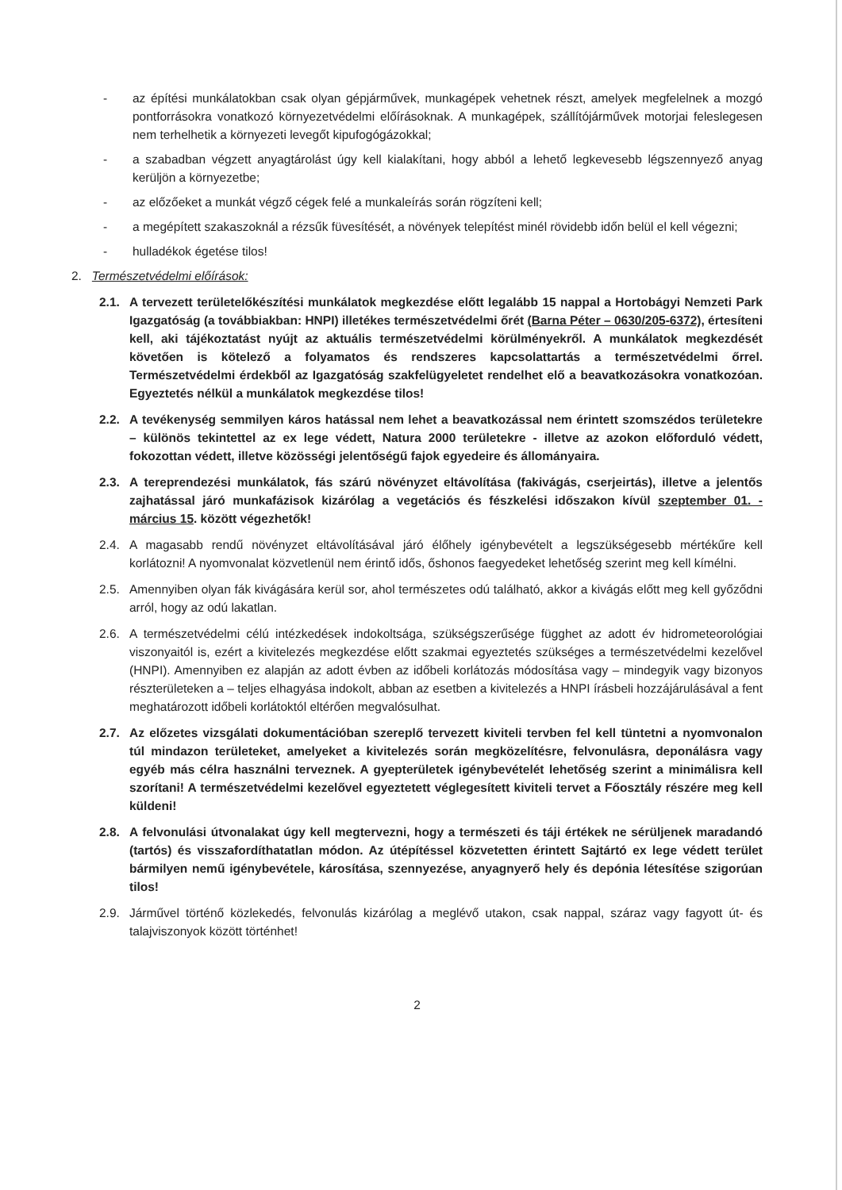- az építési munkálatokban csak olyan gépjárművek, munkagépek vehetnek részt, amelyek megfelelnek a mozgó pontforrásokra vonatkozó környezetvédelmi előírásoknak. A munkagépek, szállítójárművek motorjai feleslegesen nem terhelhetik a környezeti levegőt kipufogógázokkal;
- a szabadban végzett anyagtárolást úgy kell kialakítani, hogy abból a lehető legkevesebb légszennyező anyag kerüljön a környezetbe;
- az előzőeket a munkát végző cégek felé a munkaleírás során rögzíteni kell;
- a megépített szakaszoknál a rézsűk füvesítését, a növények telepítést minél rövidebb időn belül el kell végezni;
- hulladékok égetése tilos!
2. Természetvédelmi előírások:
2.1. A tervezett területelőkészítési munkálatok megkezdése előtt legalább 15 nappal a Hortobágyi Nemzeti Park Igazgatóság (a továbbiakban: HNPI) illetékes természetvédelmi őrét (Barna Péter – 0630/205-6372), értesíteni kell, aki tájékoztatást nyújt az aktuális természetvédelmi körülményekről. A munkálatok megkezdését követően is kötelező a folyamatos és rendszeres kapcsolattartás a természetvédelmi őrrel. Természetvédelmi érdekből az Igazgatóság szakfelügyeletet rendelhet elő a beavatkozásokra vonatkozóan. Egyeztetés nélkül a munkálatok megkezdése tilos!
2.2. A tevékenység semmilyen káros hatással nem lehet a beavatkozással nem érintett szomszédos területekre – különös tekintettel az ex lege védett, Natura 2000 területekre - illetve az azokon előforduló védett, fokozottan védett, illetve közösségi jelentőségű fajok egyedeire és állományaira.
2.3. A tereprendezési munkálatok, fás szárú növényzet eltávolítása (fakivágás, cserjeirtás), illetve a jelentős zajhatással járó munkafázisok kizárólag a vegetációs és fészkelési időszakon kívül szeptember 01. - március 15. között végezhetők!
2.4. A magasabb rendű növényzet eltávolításával járó élőhely igénybevételt a legszükségesebb mértékűre kell korlátozni! A nyomvonalat közvetlenül nem érintő idős, őshonos faegyedeket lehetőség szerint meg kell kímélni.
2.5. Amennyiben olyan fák kivágására kerül sor, ahol természetes odú található, akkor a kivágás előtt meg kell győződni arról, hogy az odú lakatlan.
2.6. A természetvédelmi célú intézkedések indokoltsága, szükségszerűsége függhet az adott év hidrometeorológiai viszonyaitól is, ezért a kivitelezés megkezdése előtt szakmai egyeztetés szükséges a természetvédelmi kezelővel (HNPI). Amennyiben ez alapján az adott évben az időbeli korlátozás módosítása vagy – mindegyik vagy bizonyos részterületeken a – teljes elhagyása indokolt, abban az esetben a kivitelezés a HNPI írásbeli hozzájárulásával a fent meghatározott időbeli korlátoktól eltérően megvalósulhat.
2.7. Az előzetes vizsgálati dokumentációban szereplő tervezett kiviteli tervben fel kell tüntetni a nyomvonalon túl mindazon területeket, amelyeket a kivitelezés során megközelítésre, felvonulásra, deponálásra vagy egyéb más célra használni terveznek. A gyepterületek igénybevételét lehetőség szerint a minimálisra kell szorítani! A természetvédelmi kezelővel egyeztetett véglegesített kiviteli tervet a Főosztály részére meg kell küldeni!
2.8. A felvonulási útvonalakat úgy kell megtervezni, hogy a természeti és táji értékek ne sérüljenek maradandó (tartós) és visszafordíthatatlan módon. Az útépítéssel közvetetten érintett Sajtártó ex lege védett terület bármilyen nemű igénybevétele, károsítása, szennyezése, anyagnyerő hely és depónia létesítése szigorúan tilos!
2.9. Járművel történő közlekedés, felvonulás kizárólag a meglévő utakon, csak nappal, száraz vagy fagyott út- és talajviszonyok között történhet!
2